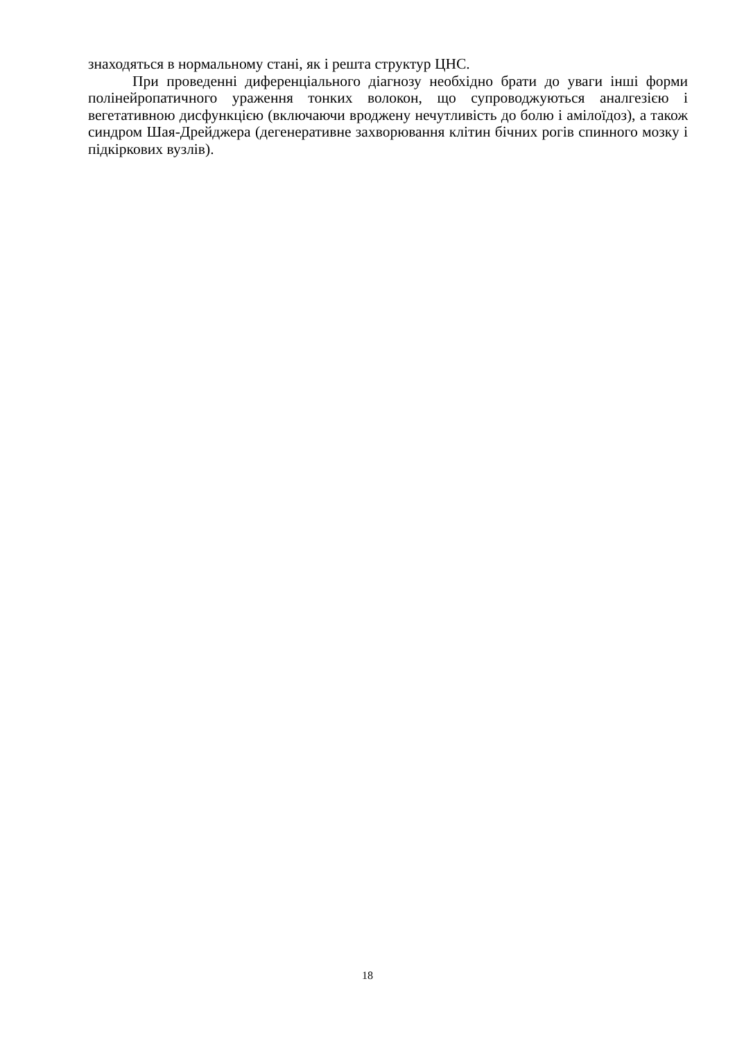знаходяться в нормальному стані, як і решта структур ЦНС.
При проведенні диференціального діагнозу необхідно брати до уваги інші форми полінейропатичного ураження тонких волокон, що супроводжуються аналгезією і вегетативною дисфункцією (включаючи вроджену нечутливість до болю і амілоїдоз), а також синдром Шая-Дрейджера (дегенеративне захворювання клітин бічних рогів спинного мозку і підкіркових вузлів).
18